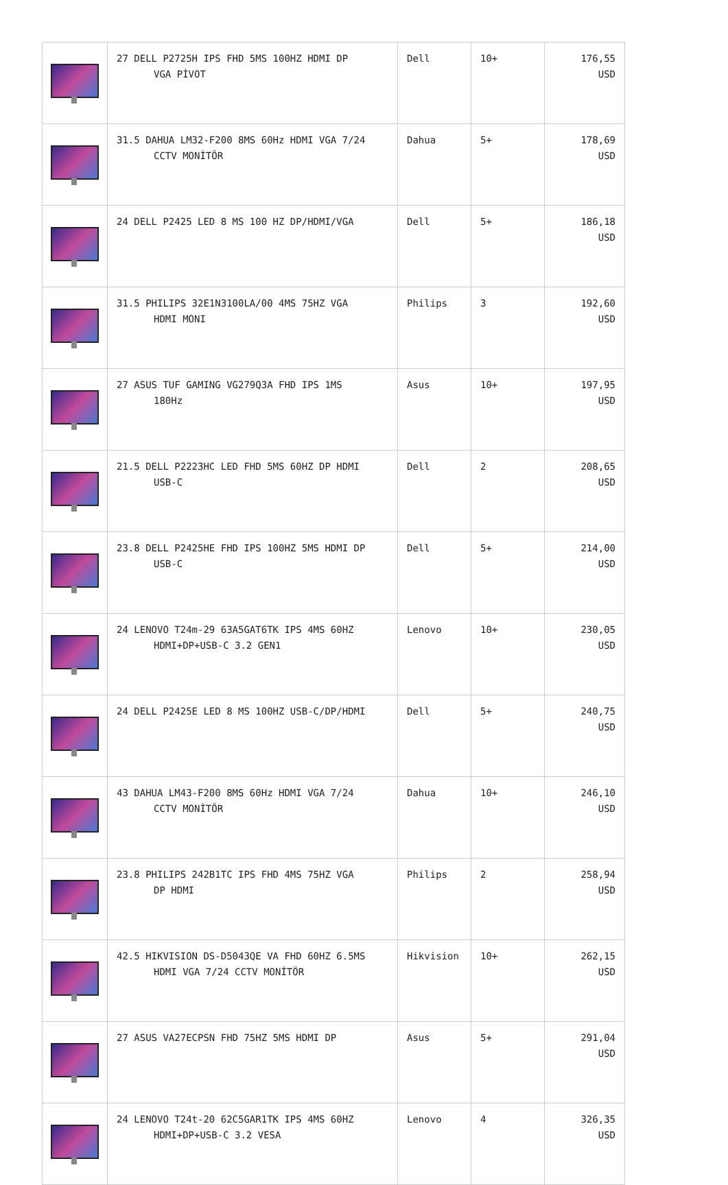| | 27 DELL P2725H IPS FHD 5MS 100HZ HDMI DP VGA PİVOT | Dell | 10+ | 176,55 USD |
| | 31.5 DAHUA LM32-F200 8MS 60Hz HDMI VGA 7/24 CCTV MONİTÖR | Dahua | 5+ | 178,69 USD |
| | 24 DELL P2425 LED 8 MS 100 HZ DP/HDMI/VGA | Dell | 5+ | 186,18 USD |
| | 31.5 PHILIPS 32E1N3100LA/00 4MS 75HZ VGA HDMI MONI | Philips | 3 | 192,60 USD |
| | 27 ASUS TUF GAMING VG279Q3A FHD IPS 1MS 180Hz | Asus | 10+ | 197,95 USD |
| | 21.5 DELL P2223HC LED FHD 5MS 60HZ DP HDMI USB-C | Dell | 2 | 208,65 USD |
| | 23.8 DELL P2425HE FHD IPS 100HZ 5MS HDMI DP USB-C | Dell | 5+ | 214,00 USD |
| | 24 LENOVO T24m-29 63A5GAT6TK IPS 4MS 60HZ HDMI+DP+USB-C 3.2 GEN1 | Lenovo | 10+ | 230,05 USD |
| | 24 DELL P2425E LED 8 MS 100HZ USB-C/DP/HDMI | Dell | 5+ | 240,75 USD |
| | 43 DAHUA LM43-F200 8MS 60Hz HDMI VGA 7/24 CCTV MONİTÖR | Dahua | 10+ | 246,10 USD |
| | 23.8 PHILIPS 242B1TC IPS FHD 4MS 75HZ VGA DP HDMI | Philips | 2 | 258,94 USD |
| | 42.5 HIKVISION DS-D5043QE VA FHD 60HZ 6.5MS HDMI VGA 7/24 CCTV MONİTÖR | Hikvision | 10+ | 262,15 USD |
| | 27 ASUS VA27ECPSN FHD 75HZ 5MS HDMI DP | Asus | 5+ | 291,04 USD |
| | 24 LENOVO T24t-20 62C5GAR1TK IPS 4MS 60HZ HDMI+DP+USB-C 3.2 VESA | Lenovo | 4 | 326,35 USD |